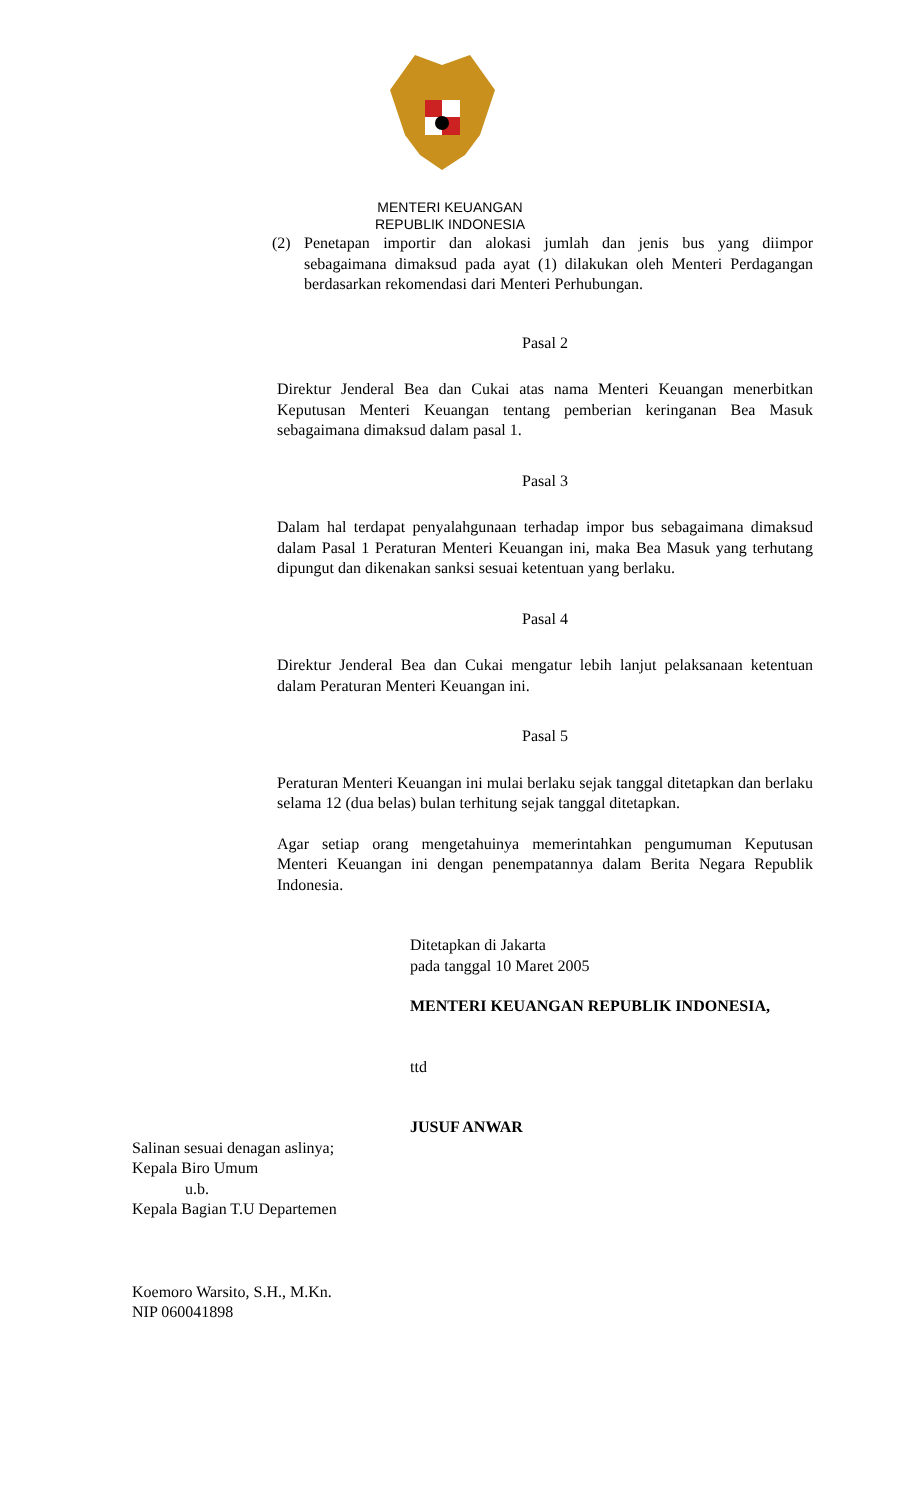MENTERI KEUANGAN
REPUBLIK INDONESIA
(2) Penetapan importir dan alokasi jumlah dan jenis bus yang diimpor sebagaimana dimaksud pada ayat (1) dilakukan oleh Menteri Perdagangan berdasarkan rekomendasi dari Menteri Perhubungan.
Pasal 2
Direktur Jenderal Bea dan Cukai atas nama Menteri Keuangan menerbitkan Keputusan Menteri Keuangan tentang pemberian keringanan Bea Masuk sebagaimana dimaksud dalam pasal 1.
Pasal 3
Dalam hal terdapat penyalahgunaan terhadap impor bus sebagaimana dimaksud dalam Pasal 1 Peraturan Menteri Keuangan ini, maka Bea Masuk yang terhutang dipungut dan dikenakan sanksi sesuai ketentuan yang berlaku.
Pasal 4
Direktur Jenderal Bea dan Cukai mengatur lebih lanjut pelaksanaan ketentuan dalam Peraturan Menteri Keuangan ini.
Pasal 5
Peraturan Menteri Keuangan ini mulai berlaku sejak tanggal ditetapkan dan berlaku selama 12 (dua belas) bulan terhitung sejak tanggal ditetapkan.
Agar setiap orang mengetahuinya memerintahkan pengumuman Keputusan Menteri Keuangan ini dengan penempatannya dalam Berita Negara Republik Indonesia.
Ditetapkan di Jakarta
pada tanggal 10 Maret 2005
MENTERI KEUANGAN REPUBLIK INDONESIA,
ttd
JUSUF ANWAR
Salinan sesuai denagan aslinya;
Kepala Biro Umum
u.b.
Kepala Bagian T.U Departemen
Koemoro Warsito, S.H., M.Kn.
NIP 060041898